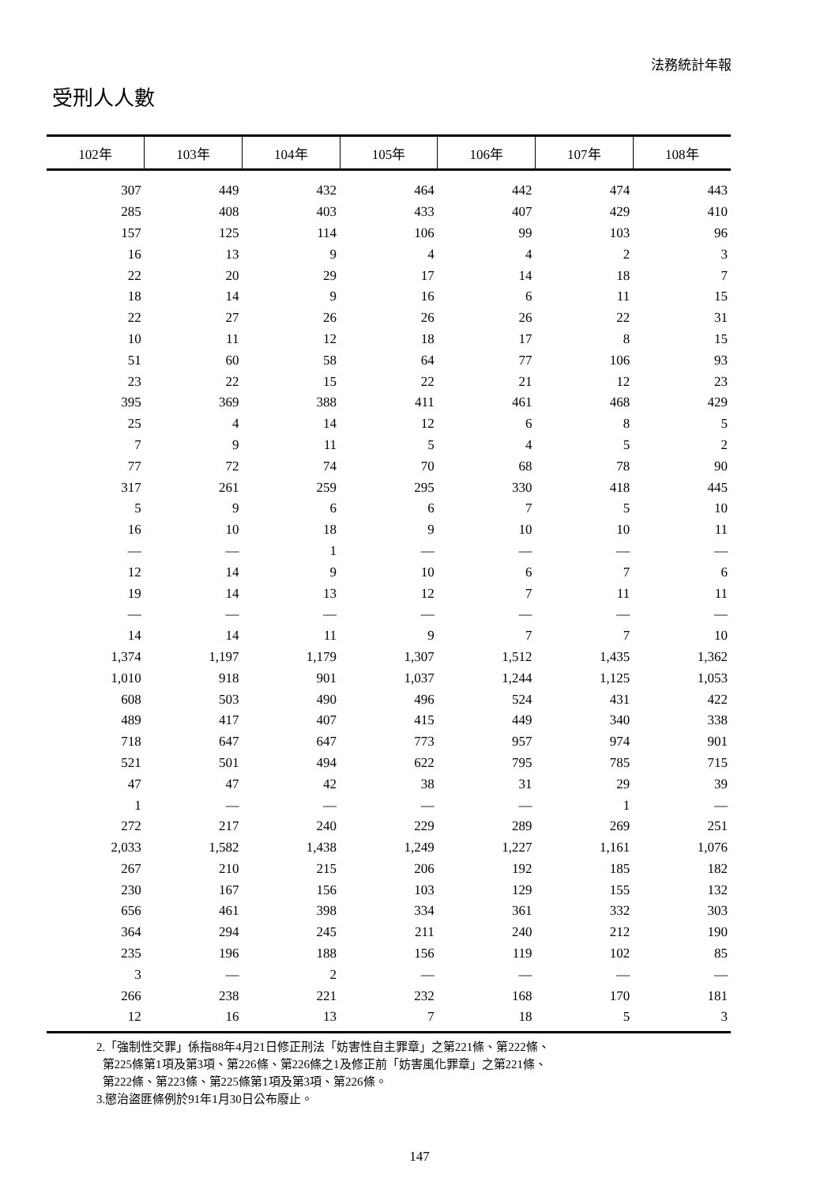法務統計年報
受刑人人數
| 102年 | 103年 | 104年 | 105年 | 106年 | 107年 | 108年 |
| --- | --- | --- | --- | --- | --- | --- |
| 307 | 449 | 432 | 464 | 442 | 474 | 443 |
| 285 | 408 | 403 | 433 | 407 | 429 | 410 |
| 157 | 125 | 114 | 106 | 99 | 103 | 96 |
| 16 | 13 | 9 | 4 | 4 | 2 | 3 |
| 22 | 20 | 29 | 17 | 14 | 18 | 7 |
| 18 | 14 | 9 | 16 | 6 | 11 | 15 |
| 22 | 27 | 26 | 26 | 26 | 22 | 31 |
| 10 | 11 | 12 | 18 | 17 | 8 | 15 |
| 51 | 60 | 58 | 64 | 77 | 106 | 93 |
| 23 | 22 | 15 | 22 | 21 | 12 | 23 |
| 395 | 369 | 388 | 411 | 461 | 468 | 429 |
| 25 | 4 | 14 | 12 | 6 | 8 | 5 |
| 7 | 9 | 11 | 5 | 4 | 5 | 2 |
| 77 | 72 | 74 | 70 | 68 | 78 | 90 |
| 317 | 261 | 259 | 295 | 330 | 418 | 445 |
| 5 | 9 | 6 | 6 | 7 | 5 | 10 |
| 16 | 10 | 18 | 9 | 10 | 10 | 11 |
| — | — | 1 | — | — | — | — |
| 12 | 14 | 9 | 10 | 6 | 7 | 6 |
| 19 | 14 | 13 | 12 | 7 | 11 | 11 |
| — | — | — | — | — | — | — |
| 14 | 14 | 11 | 9 | 7 | 7 | 10 |
| 1,374 | 1,197 | 1,179 | 1,307 | 1,512 | 1,435 | 1,362 |
| 1,010 | 918 | 901 | 1,037 | 1,244 | 1,125 | 1,053 |
| 608 | 503 | 490 | 496 | 524 | 431 | 422 |
| 489 | 417 | 407 | 415 | 449 | 340 | 338 |
| 718 | 647 | 647 | 773 | 957 | 974 | 901 |
| 521 | 501 | 494 | 622 | 795 | 785 | 715 |
| 47 | 47 | 42 | 38 | 31 | 29 | 39 |
| 1 | — | — | — | — | 1 | — |
| 272 | 217 | 240 | 229 | 289 | 269 | 251 |
| 2,033 | 1,582 | 1,438 | 1,249 | 1,227 | 1,161 | 1,076 |
| 267 | 210 | 215 | 206 | 192 | 185 | 182 |
| 230 | 167 | 156 | 103 | 129 | 155 | 132 |
| 656 | 461 | 398 | 334 | 361 | 332 | 303 |
| 364 | 294 | 245 | 211 | 240 | 212 | 190 |
| 235 | 196 | 188 | 156 | 119 | 102 | 85 |
| 3 | — | 2 | — | — | — | — |
| 266 | 238 | 221 | 232 | 168 | 170 | 181 |
| 12 | 16 | 13 | 7 | 18 | 5 | 3 |
2.「強制性交罪」係指88年4月21日修正刑法「妨害性自主罪章」之第221條、第222條、
第225條第1項及第3項、第226條、第226條之1及修正前「妨害風化罪章」之第221條、
第222條、第223條、第225條第1項及第3項、第226條。
3.懲治盜匪條例於91年1月30日公布廢止。
147